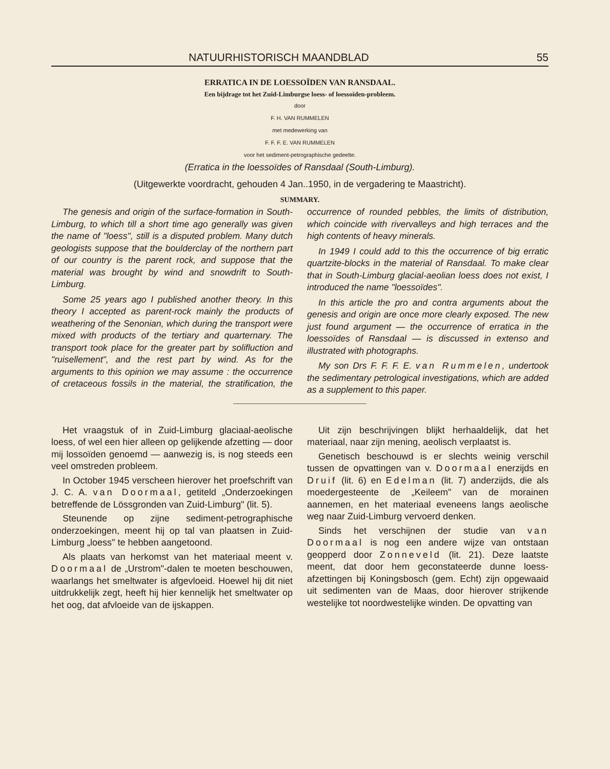NATUURHISTORISCH MAANDBLAD 55
ERRATICA IN DE LOESSOÏDEN VAN RANSDAAL.
Een bijdrage tot het Zuid-Limburgse loess- of loessoïden-probleem.
door
F. H. VAN RUMMELEN
met medewerking van
F. F. F. E. VAN RUMMELEN
voor het sediment-petrographische gedeelte.
(Erratica in the loessoïdes of Ransdaal (South-Limburg).
(Uitgewerkte voordracht, gehouden 4 Jan..1950, in de vergadering te Maastricht).
SUMMARY.
The genesis and origin of the surface-formation in South-Limburg, to which till a short time ago generally was given the name of "loess", still is a disputed problem. Many dutch geologists suppose that the boulderclay of the northern part of our country is the parent rock, and suppose that the material was brought by wind and snowdrift to South-Limburg.
Some 25 years ago I published another theory. In this theory I accepted as parent-rock mainly the products of weathering of the Senonian, which during the transport were mixed with products of the tertiary and quarternary. The transport took place for the greater part by solifluction and "ruisellement", and the rest part by wind. As for the arguments to this opinion we may assume : the occurrence of cretaceous fossils in the material, the stratification, the occurrence of rounded pebbles, the limits of distribution, which coincide with rivervalleys and high terraces and the high contents of heavy minerals.
In 1949 I could add to this the occurrence of big erratic quartzite-blocks in the material of Ransdaal. To make clear that in South-Limburg glacial-aeolian loess does not exist, I introduced the name "loessoïdes".
In this article the pro and contra arguments about the genesis and origin are once more clearly exposed. The new just found argument — the occurrence of erratica in the loessoïdes of Ransdaal — is discussed in extenso and illustrated with photographs.
My son Drs F. F. F. E. van Rummelen, undertook the sedimentary petrological investigations, which are added as a supplement to this paper.
Het vraagstuk of in Zuid-Limburg glaciaal-aeolische loess, of wel een hier alleen op gelijkende afzetting — door mij lossoïden genoemd — aanwezig is, is nog steeds een veel omstreden probleem.
In October 1945 verscheen hierover het proefschrift van J. C. A. van Doormaal, getiteld „Onderzoekingen betreffende de Lössgronden van Zuid-Limburg" (lit. 5).
Steunende op zijne sediment-petrographische onderzoekingen, meent hij op tal van plaatsen in Zuid-Limburg „loess" te hebben aangetoond.
Als plaats van herkomst van het materiaal meent v. Doormaal de „Urstrom"-dalen te moeten beschouwen, waarlangs het smeltwater is afgevloeid. Hoewel hij dit niet uitdrukkelijk zegt, heeft hij hier kennelijk het smeltwater op het oog, dat afvloeide van de ijskappen.
Uit zijn beschrijvingen blijkt herhaaldelijk, dat het materiaal, naar zijn mening, aeolisch verplaatst is.
Genetisch beschouwd is er slechts weinig verschil tussen de opvattingen van v. Doormaal enerzijds en Druif (lit. 6) en Edelman (lit. 7) anderzijds, die als moedergesteente de „Keileem" van de morainen aannemen, en het materiaal eveneens langs aeolische weg naar Zuid-Limburg vervoerd denken.
Sinds het verschijnen der studie van van Doormaal is nog een andere wijze van ontstaan geopperd door Zonneveld (lit. 21). Deze laatste meent, dat door hem geconstateerde dunne loess-afzettingen bij Koningsbosch (gem. Echt) zijn opgewaaid uit sedimenten van de Maas, door hierover strijkende westelijke tot noordwestelijke winden. De opvatting van